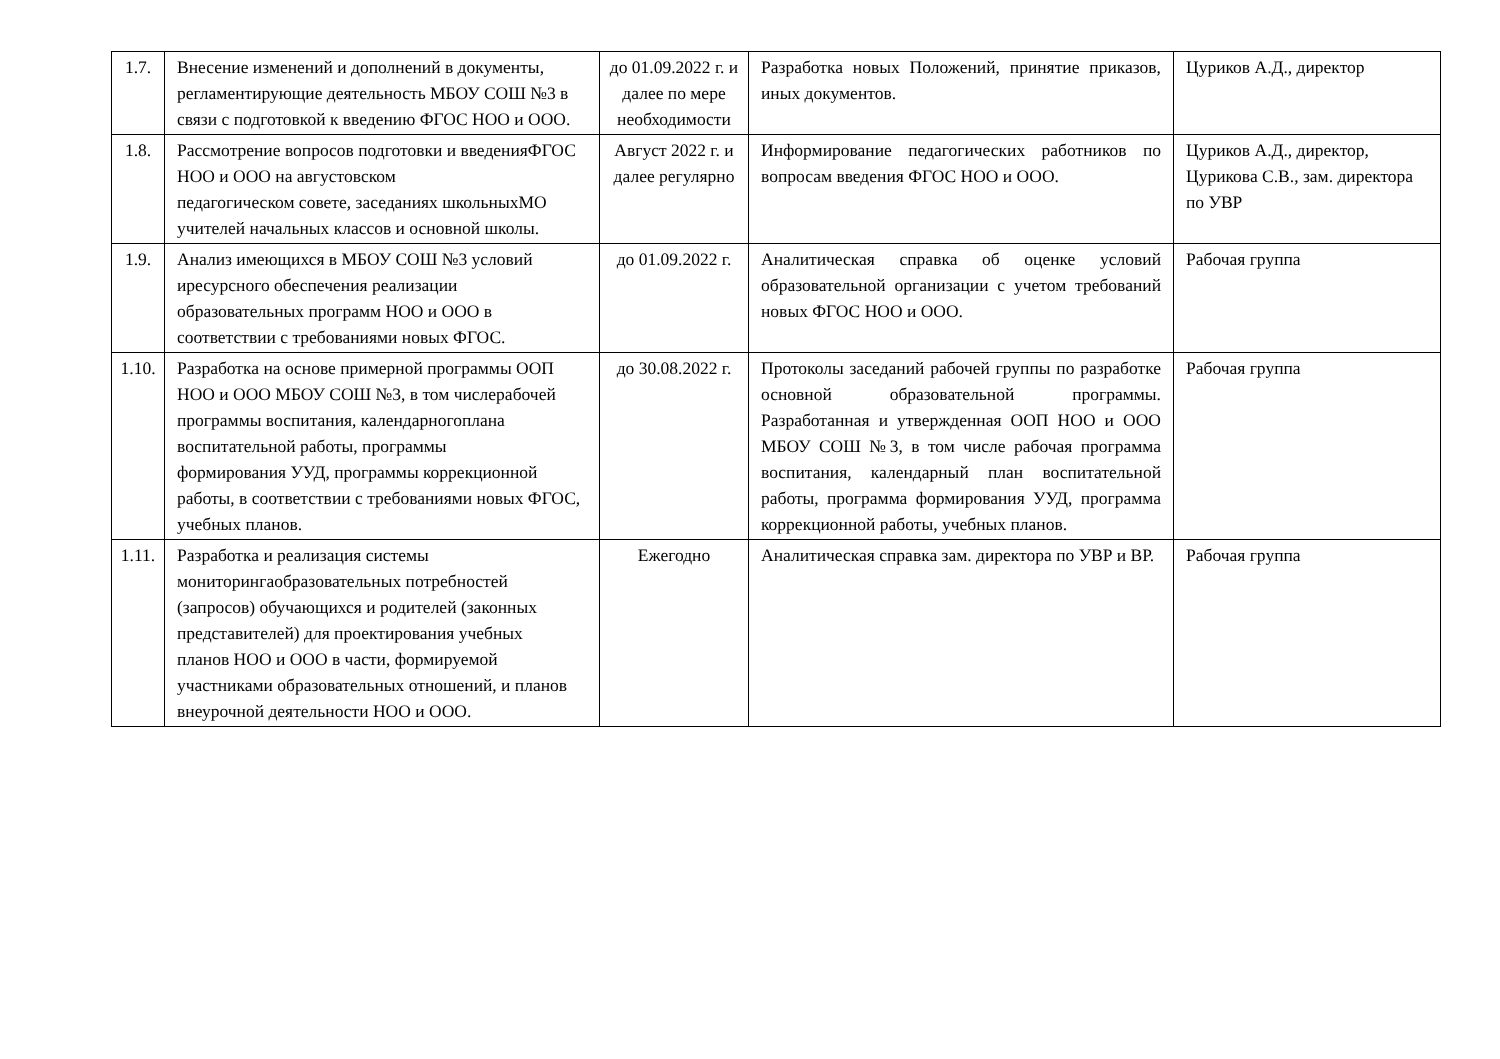| 1.7. | Внесение изменений и дополнений в документы, регламентирующие деятельность МБОУ СОШ №3 в связи с подготовкой к введению ФГОС НОО и ООО. | до 01.09.2022 г. и далее по мере необходимости | Разработка новых Положений, принятие приказов, иных документов. | Цуриков А.Д., директор |
| 1.8. | Рассмотрение вопросов подготовки и введенияФГОС НОО и ООО на августовском педагогическом совете, заседаниях школьныхМО учителей начальных классов и основной школы. | Август 2022 г. и далее регулярно | Информирование педагогических работников по вопросам введения ФГОС НОО и ООО. | Цуриков А.Д., директор, Цурикова С.В., зам. директора по УВР |
| 1.9. | Анализ имеющихся в МБОУ СОШ №3 условий иресурсного обеспечения реализации образовательных программ НОО и ООО в соответствии с требованиями новых ФГОС. | до 01.09.2022 г. | Аналитическая справка об оценке условий образовательной организации с учетом требований новых ФГОС НОО и ООО. | Рабочая группа |
| 1.10. | Разработка на основе примерной программы ООП НОО и ООО МБОУ СОШ №3, в том числерабочей программы воспитания, календарногоплана воспитательной работы, программы формирования УУД, программы коррекционной работы, в соответствии с требованиями новых ФГОС, учебных планов. | до 30.08.2022 г. | Протоколы заседаний рабочей группы по разработке основной образовательной программы. Разработанная и утвержденная ООП НОО и ООО МБОУ СОШ №3, в том числе рабочая программа воспитания, календарный план воспитательной работы, программа формирования УУД, программа коррекционной работы, учебных планов. | Рабочая группа |
| 1.11. | Разработка и реализация системы мониторингаобразовательных потребностей (запросов) обучающихся и родителей (законных представителей) для проектирования учебных планов НОО и ООО в части, формируемой участниками образовательных отношений, и планов внеурочной деятельности НОО и ООО. | Ежегодно | Аналитическая справка зам. директора по УВР и ВР. | Рабочая группа |